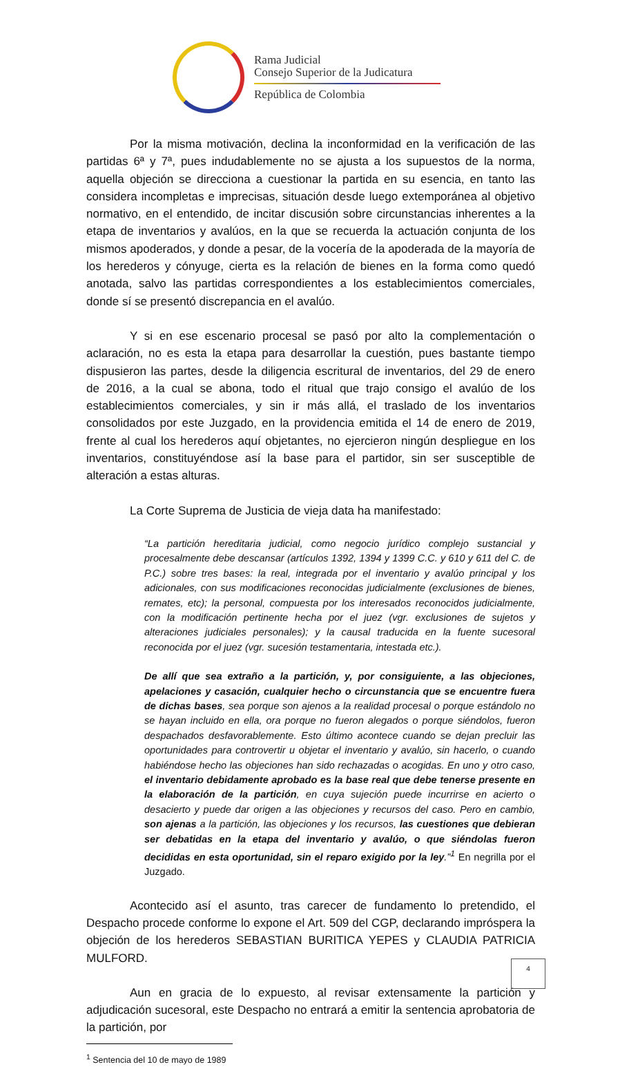Rama Judicial
Consejo Superior de la Judicatura
República de Colombia
Por la misma motivación, declina la inconformidad en la verificación de las partidas 6ª y 7ª, pues indudablemente no se ajusta a los supuestos de la norma, aquella objeción se direcciona a cuestionar la partida en su esencia, en tanto las considera incompletas e imprecisas, situación desde luego extemporánea al objetivo normativo, en el entendido, de incitar discusión sobre circunstancias inherentes a la etapa de inventarios y avalúos, en la que se recuerda la actuación conjunta de los mismos apoderados, y donde a pesar, de la vocería de la apoderada de la mayoría de los herederos y cónyuge, cierta es la relación de bienes en la forma como quedó anotada, salvo las partidas correspondientes a los establecimientos comerciales, donde sí se presentó discrepancia en el avalúo.
Y si en ese escenario procesal se pasó por alto la complementación o aclaración, no es esta la etapa para desarrollar la cuestión, pues bastante tiempo dispusieron las partes, desde la diligencia escritural de inventarios, del 29 de enero de 2016, a la cual se abona, todo el ritual que trajo consigo el avalúo de los establecimientos comerciales, y sin ir más allá, el traslado de los inventarios consolidados por este Juzgado, en la providencia emitida el 14 de enero de 2019, frente al cual los herederos aquí objetantes, no ejercieron ningún despliegue en los inventarios, constituyéndose así la base para el partidor, sin ser susceptible de alteración a estas alturas.
La Corte Suprema de Justicia de vieja data ha manifestado:
“La partición hereditaria judicial, como negocio jurídico complejo sustancial y procesalmente debe descansar (artículos 1392, 1394 y 1399 C.C. y 610 y 611 del C. de P.C.) sobre tres bases: la real, integrada por el inventario y avalúo principal y los adicionales, con sus modificaciones reconocidas judicialmente (exclusiones de bienes, remates, etc); la personal, compuesta por los interesados reconocidos judicialmente, con la modificación pertinente hecha por el juez (vgr. exclusiones de sujetos y alteraciones judiciales personales); y la causal traducida en la fuente sucesoral reconocida por el juez (vgr. sucesión testamentaria, intestada etc.).
De allí que sea extraño a la partición, y, por consiguiente, a las objeciones, apelaciones y casación, cualquier hecho o circunstancia que se encuentre fuera de dichas bases, sea porque son ajenos a la realidad procesal o porque estándolo no se hayan incluido en ella, ora porque no fueron alegados o porque siéndolos, fueron despachados desfavorablemente. Esto último acontece cuando se dejan precluir las oportunidades para controvertir u objetar el inventario y avalúo, sin hacerlo, o cuando habiéndose hecho las objeciones han sido rechazadas o acogidas. En uno y otro caso, el inventario debidamente aprobado es la base real que debe tenerse presente en la elaboración de la partición, en cuya sujeción puede incurrirse en acierto o desacierto y puede dar origen a las objeciones y recursos del caso. Pero en cambio, son ajenas a la partición, las objeciones y los recursos, las cuestiones que debieran ser debatidas en la etapa del inventario y avalúo, o que siéndolas fueron decididas en esta oportunidad, sin el reparo exigido por la ley.”<sup>1</sup> En negrilla por el Juzgado.
Acontecido así el asunto, tras carecer de fundamento lo pretendido, el Despacho procede conforme lo expone el Art. 509 del CGP, declarando impróspera la objeción de los herederos SEBASTIAN BURITICA YEPES y CLAUDIA PATRICIA MULFORD.
Aun en gracia de lo expuesto, al revisar extensamente la partición y adjudicación sucesoral, este Despacho no entrará a emitir la sentencia aprobatoria de la partición, por
<sup>1</sup> Sentencia del 10 de mayo de 1989
4